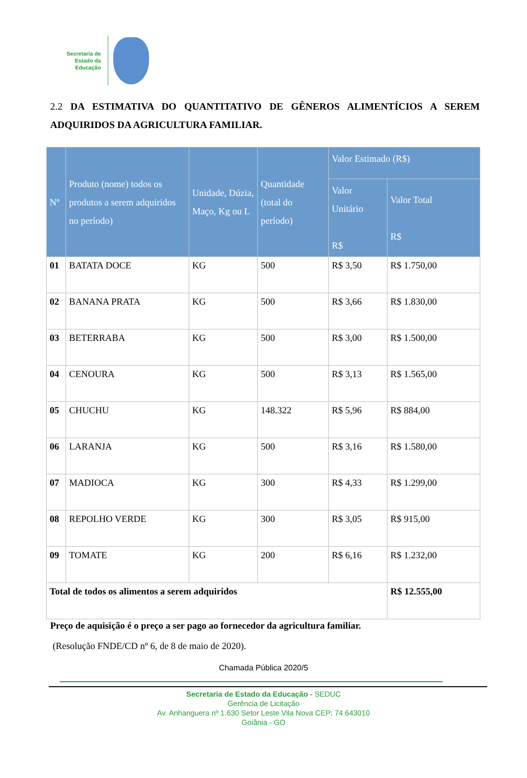Secretaria de
Estado da
Educação
2.2 DA ESTIMATIVA DO QUANTITATIVO DE GÊNEROS ALIMENTÍCIOS A SEREM ADQUIRIDOS DA AGRICULTURA FAMILIAR.
| Nº | Produto (nome) todos os produtos a serem adquiridos no período) | Unidade, Dúzia, Maço, Kg ou L | Quantidade (total do período) | Valor Estimado (R$) | |
| --- | --- | --- | --- | --- | --- |
| | | | | Valor Unitário R$ | Valor Total R$ |
| 01 | BATATA DOCE | KG | 500 | R$ 3,50 | R$ 1.750,00 |
| 02 | BANANA PRATA | KG | 500 | R$ 3,66 | R$ 1.830,00 |
| 03 | BETERRABA | KG | 500 | R$ 3,00 | R$ 1.500,00 |
| 04 | CENOURA | KG | 500 | R$ 3,13 | R$ 1.565,00 |
| 05 | CHUCHU | KG | 148.322 | R$ 5,96 | R$ 884,00 |
| 06 | LARANJA | KG | 500 | R$ 3,16 | R$ 1.580,00 |
| 07 | MADIOCA | KG | 300 | R$ 4,33 | R$ 1.299,00 |
| 08 | REPOLHO VERDE | KG | 300 | R$ 3,05 | R$ 915,00 |
| 09 | TOMATE | KG | 200 | R$ 6,16 | R$ 1.232,00 |
| Total de todos os alimentos a serem adquiridos | | | | | R$ 12.555,00 |
Preço de aquisição é o preço a ser pago ao fornecedor da agricultura familiar.
(Resolução FNDE/CD nº 6, de 8 de maio de 2020).
Chamada Pública 2020/5
Secretaria de Estado da Educação - SEDUC
Gerência de Licitação
Av. Anhanguera nº 1.630 Setor Leste Vila Nova CEP: 74.643010
Goiânia - GO